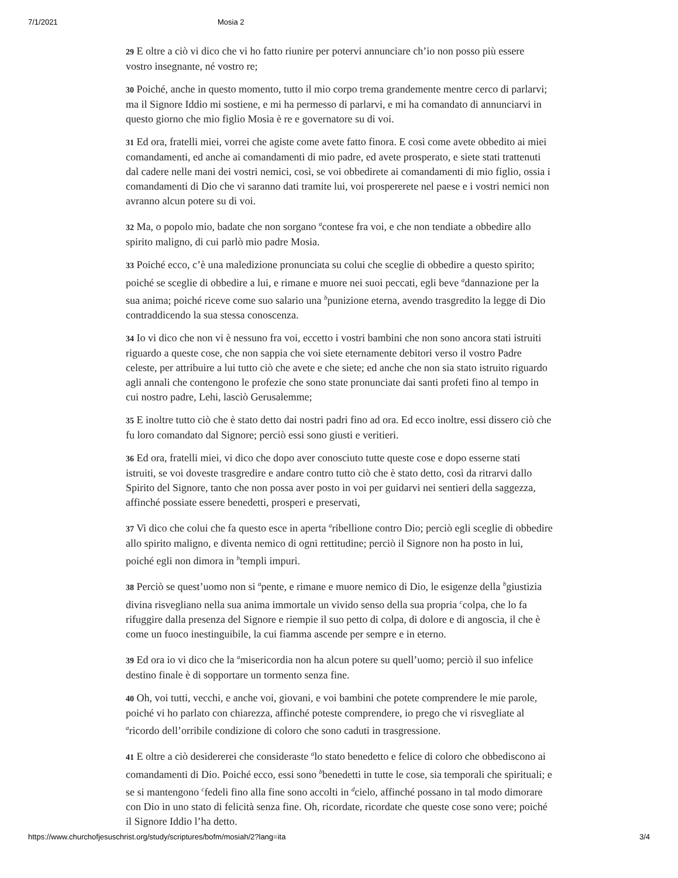7/1/2021 Mosia 2
29 E oltre a ciò vi dico che vi ho fatto riunire per potervi annunciare ch’io non posso più essere vostro insegnante, né vostro re;
30 Poiché, anche in questo momento, tutto il mio corpo trema grandemente mentre cerco di parlarvi; ma il Signore Iddio mi sostiene, e mi ha permesso di parlarvi, e mi ha comandato di annunciarvi in questo giorno che mio figlio Mosia è re e governatore su di voi.
31 Ed ora, fratelli miei, vorrei che agiste come avete fatto finora. E così come avete obbedito ai miei comandamenti, ed anche ai comandamenti di mio padre, ed avete prosperato, e siete stati trattenuti dal cadere nelle mani dei vostri nemici, così, se voi obbedirete ai comandamenti di mio figlio, ossia i comandamenti di Dio che vi saranno dati tramite lui, voi prospererete nel paese e i vostri nemici non avranno alcun potere su di voi.
32 Ma, o popolo mio, badate che non sorgano <sup>a</sup>contese fra voi, e che non tendiate a obbedire allo spirito maligno, di cui parlò mio padre Mosia.
33 Poiché ecco, c’è una maledizione pronunciata su colui che sceglie di obbedire a questo spirito; poiché se sceglie di obbedire a lui, e rimane e muore nei suoi peccati, egli beve <sup>a</sup>dannazione per la sua anima; poiché riceve come suo salario una <sup>b</sup>punizione eterna, avendo trasgredito la legge di Dio contraddicendo la sua stessa conoscenza.
34 Io vi dico che non vi è nessuno fra voi, eccetto i vostri bambini che non sono ancora stati istruiti riguardo a queste cose, che non sappia che voi siete eternamente debitori verso il vostro Padre celeste, per attribuire a lui tutto ciò che avete e che siete; ed anche che non sia stato istruito riguardo agli annali che contengono le profezie che sono state pronunciate dai santi profeti fino al tempo in cui nostro padre, Lehi, lasciò Gerusalemme;
35 E inoltre tutto ciò che è stato detto dai nostri padri fino ad ora. Ed ecco inoltre, essi dissero ciò che fu loro comandato dal Signore; perciò essi sono giusti e veritieri.
36 Ed ora, fratelli miei, vi dico che dopo aver conosciuto tutte queste cose e dopo esserne stati istruiti, se voi doveste trasgredire e andare contro tutto ciò che è stato detto, così da ritrarvi dallo Spirito del Signore, tanto che non possa aver posto in voi per guidarvi nei sentieri della saggezza, affinché possiate essere benedetti, prosperi e preservati,
37 Vi dico che colui che fa questo esce in aperta <sup>a</sup>ribellione contro Dio; perciò egli sceglie di obbedire allo spirito maligno, e diventa nemico di ogni rettitudine; perciò il Signore non ha posto in lui, poiché egli non dimora in <sup>b</sup>templi impuri.
38 Perciò se quest’uomo non si <sup>a</sup>pente, e rimane e muore nemico di Dio, le esigenze della <sup>b</sup>giustizia divina risvegliano nella sua anima immortale un vivido senso della sua propria <sup>c</sup>colpa, che lo fa rifuggire dalla presenza del Signore e riempie il suo petto di colpa, di dolore e di angoscia, il che è come un fuoco inestinguibile, la cui fiamma ascende per sempre e in eterno.
39 Ed ora io vi dico che la <sup>a</sup>misericordia non ha alcun potere su quell’uomo; perciò il suo infelice destino finale è di sopportare un tormento senza fine.
40 Oh, voi tutti, vecchi, e anche voi, giovani, e voi bambini che potete comprendere le mie parole, poiché vi ho parlato con chiarezza, affinché poteste comprendere, io prego che vi risvegliate al <sup>a</sup>ricordo dell’orribile condizione di coloro che sono caduti in trasgressione.
41 E oltre a ciò desidererei che consideraste <sup>a</sup>lo stato benedetto e felice di coloro che obbediscono ai comandamenti di Dio. Poiché ecco, essi sono <sup>b</sup>benedetti in tutte le cose, sia temporali che spirituali; e se si mantengono <sup>c</sup>fedeli fino alla fine sono accolti in <sup>d</sup>cielo, affinché possano in tal modo dimorare con Dio in uno stato di felicità senza fine. Oh, ricordate, ricordate che queste cose sono vere; poiché il Signore Iddio l’ha detto.
https://www.churchofjesuschrist.org/study/scriptures/bofm/mosiah/2?lang=ita 3/4